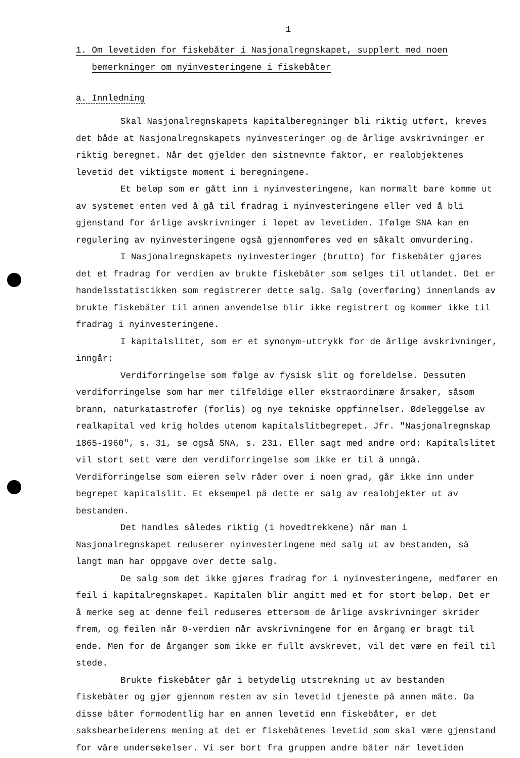1
1. Om levetiden for fiskebåter i Nasjonalregnskapet, supplert med noen
bemerkninger om nyinvesteringene i fiskebåter
a. Innledning
Skal Nasjonalregnskapets kapitalberegninger bli riktig utført, kreves det både at Nasjonalregnskapets nyinvesteringer og de årlige avskrivninger er riktig beregnet. Når det gjelder den sistnevnte faktor, er realobjektenes levetid det viktigste moment i beregningene.
Et beløp som er gått inn i nyinvesteringene, kan normalt bare komme ut av systemet enten ved å gå til fradrag i nyinvesteringene eller ved å bli gjenstand for årlige avskrivninger i løpet av levetiden. Ifølge SNA kan en regulering av nyinvesteringene også gjennomføres ved en såkalt omvurdering.
I Nasjonalregnskapets nyinvesteringer (brutto) for fiskebåter gjøres det et fradrag for verdien av brukte fiskebåter som selges til utlandet. Det er handelsstatistikken som registrerer dette salg. Salg (overføring) innenlands av brukte fiskebåter til annen anvendelse blir ikke registrert og kommer ikke til fradrag i nyinvesteringene.
I kapitalslitet, som er et synonym-uttrykk for de årlige avskrivninger, inngår:
Verdiforringelse som følge av fysisk slit og foreldelse. Dessuten verdiforringelse som har mer tilfeldige eller ekstraordinære årsaker, såsom brann, naturkatastrofer (forlis) og nye tekniske oppfinnelser. Ødeleggelse av realkapital ved krig holdes utenom kapitalslitbegrepet. Jfr. "Nasjonalregnskap 1865-1960", s. 31, se også SNA, s. 231. Eller sagt med andre ord: Kapitalslitet vil stort sett være den verdiforringelse som ikke er til å unngå. Verdiforringelse som eieren selv råder over i noen grad, går ikke inn under begrepet kapitalslit. Et eksempel på dette er salg av realobjekter ut av bestanden.
Det handles således riktig (i hovedtrekkene) når man i Nasjonalregnskapet reduserer nyinvesteringene med salg ut av bestanden, så langt man har oppgave over dette salg.
De salg som det ikke gjøres fradrag for i nyinvesteringene, medfører en feil i kapitalregnskapet. Kapitalen blir angitt med et for stort beløp. Det er å merke seg at denne feil reduseres ettersom de årlige avskrivninger skrider frem, og feilen når 0-verdien når avskrivningene for en årgang er bragt til ende. Men for de årganger som ikke er fullt avskrevet, vil det være en feil til stede.
Brukte fiskebåter går i betydelig utstrekning ut av bestanden fiskebåter og gjør gjennom resten av sin levetid tjeneste på annen måte. Da disse båter formodentlig har en annen levetid enn fiskebåter, er det saksbearbeiderens mening at det er fiskebåtenes levetid som skal være gjenstand for våre undersøkelser. Vi ser bort fra gruppen andre båter når levetiden